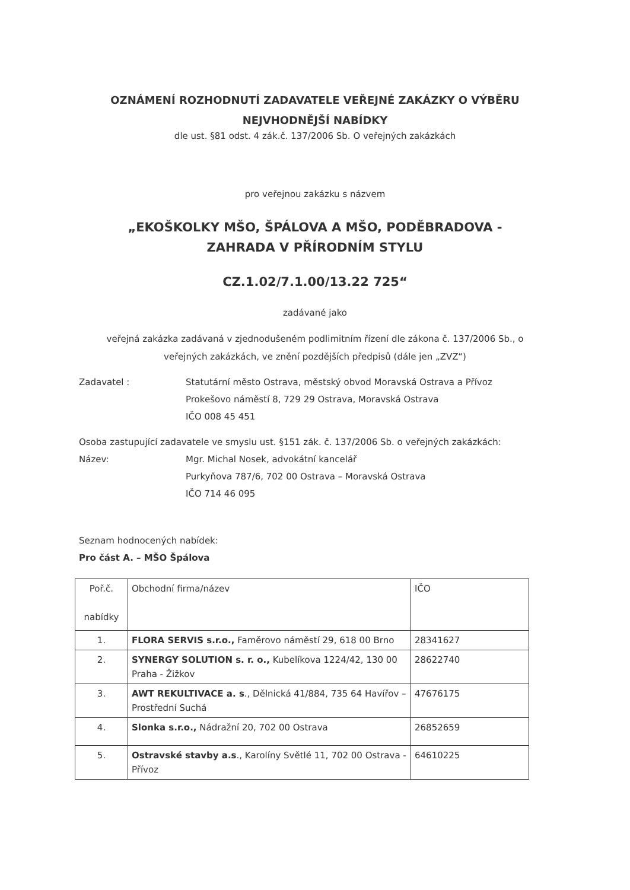OZNÁMENÍ ROZHODNUTÍ ZADAVATELE VEŘEJNÉ ZAKÁZKY O VÝBĚRU
NEJVHODNĚJŠÍ NABÍDKY
dle ust. §81 odst. 4 zák.č. 137/2006 Sb. O veřejných zakázkách
pro veřejnou zakázku s názvem
„EKOŠKOLKY MŠO, ŠPÁLOVA A MŠO, PODĚBRADOVA -
ZAHRADA V PŘÍRODNÍM STYLU
CZ.1.02/7.1.00/13.22 725“
zadávané jako
veřejná zakázka zadávaná v zjednodušeném podlimitním řízení dle zákona č. 137/2006 Sb., o
veřejných zakázkách, ve znění pozdějších předpisů (dále jen „ZVZ“)
Zadavatel : Statutární město Ostrava, městský obvod Moravská Ostrava a Přívoz
Prokešovo náměstí 8, 729 29 Ostrava, Moravská Ostrava
IČO 008 45 451
Osoba zastupující zadavatele ve smyslu ust. §151 zák. č. 137/2006 Sb. o veřejných zakázkách:
Název: Mgr. Michal Nosek, advokátní kancelář
Purkyňova 787/6, 702 00 Ostrava – Moravská Ostrava
IČO 714 46 095
Seznam hodnocených nabídek:
Pro část A. – MŠO Špálova
| Poř.č. nabídky | Obchodní firma/název | IČO |
| 1. | FLORA SERVIS s.r.o., Faměrovo náměstí 29, 618 00 Brno | 28341627 |
| 2. | SYNERGY SOLUTION s. r. o., Kubelíkova 1224/42, 130 00 Praha - Žižkov | 28622740 |
| 3. | AWT REKULTIVACE a. s ., Dělnická 41/884, 735 64 Havířov – Prostřední Suchá | 47676175 |
| 4. | Slonka s.r.o., Nádražní 20, 702 00 Ostrava | 26852659 |
| 5. | Ostravské stavby a.s ., Karolíny Světlé 11, 702 00 Ostrava - Přívoz | 64610225 |